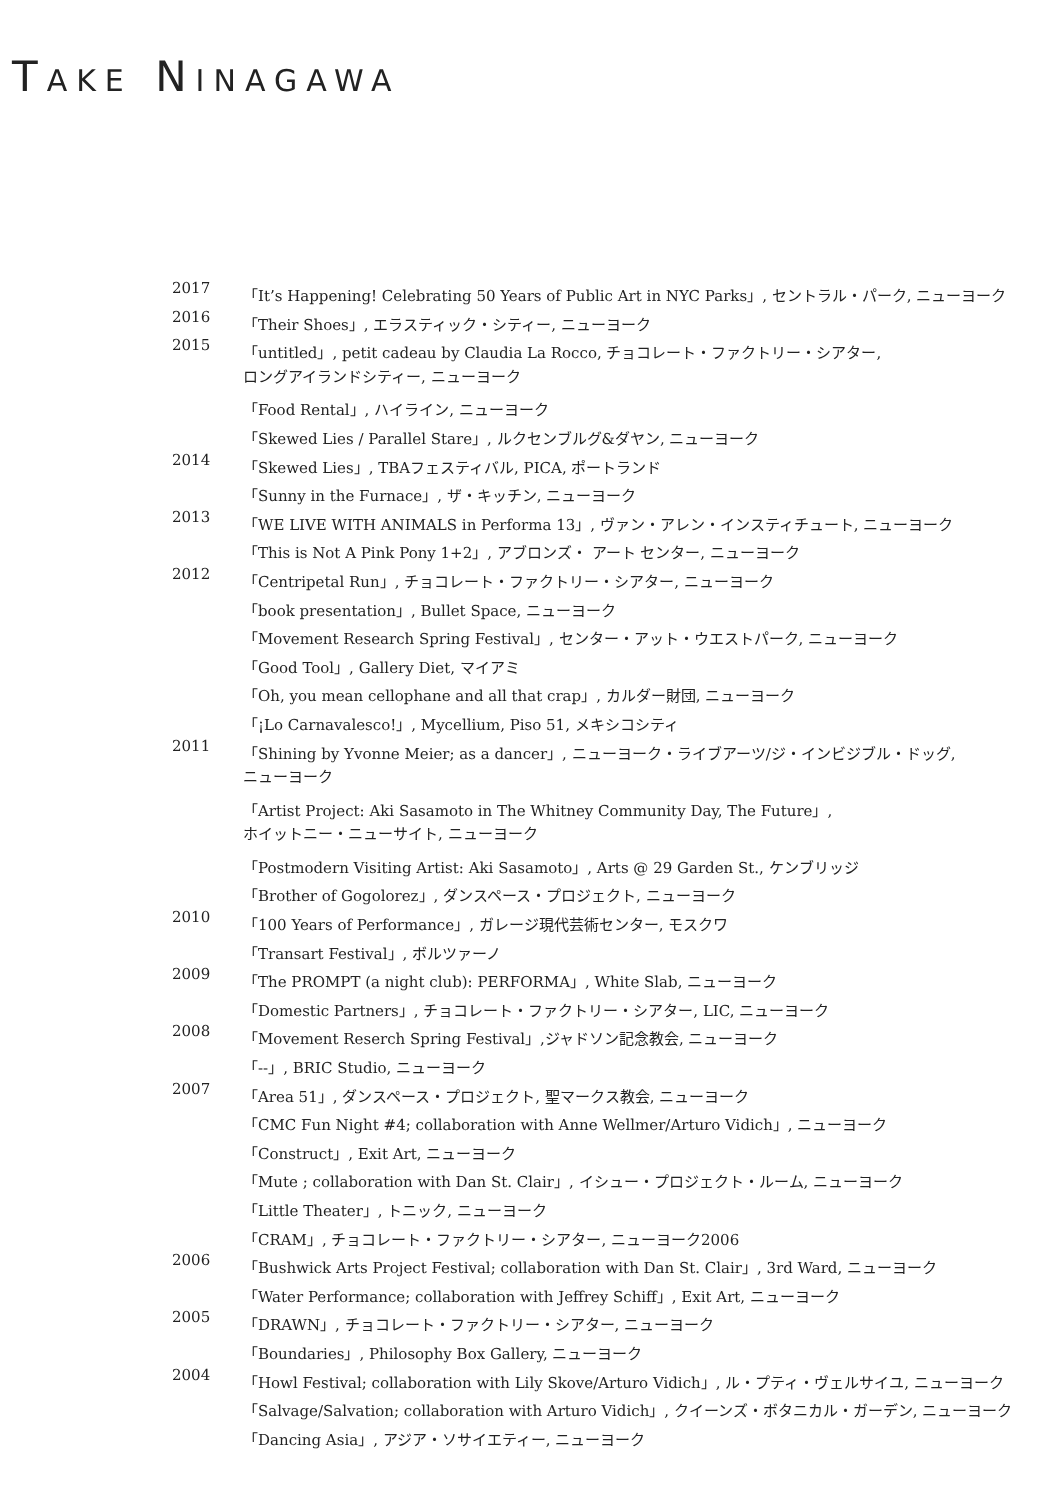TAKE NINAGAWA
| 2017 | 「It’s Happening! Celebrating 50 Years of Public Art in NYC Parks」, セントラル・パーク, ニューヨーク |
| 2016 | 「Their Shoes」, エラスティック・シティー, ニューヨーク |
| 2015 | 「untitled」, petit cadeau by Claudia La Rocco, チョコレート・ファクトリー・シアター, |
| | ロングアイランドシティー, ニューヨーク |
| | 「Food Rental」, ハイライン, ニューヨーク |
| | 「Skewed Lies / Parallel Stare」, ルクセンブルグ&ダヤン, ニューヨーク |
| 2014 | 「Skewed Lies」, TBAフェスティバル, PICA, ポートランド |
| | 「Sunny in the Furnace」, ザ・キッチン, ニューヨーク |
| 2013 | 「WE LIVE WITH ANIMALS in Performa 13」, ヴァン・アレン・インスティチュート, ニューヨーク |
| | 「This is Not A Pink Pony 1+2」, アブロンズ・ アート センター, ニューヨーク |
| 2012 | 「Centripetal Run」, チョコレート・ファクトリー・シアター, ニューヨーク |
| | 「book presentation」, Bullet Space, ニューヨーク |
| | 「Movement Research Spring Festival」, センター・アット・ウエストパーク, ニューヨーク |
| | 「Good Tool」, Gallery Diet, マイアミ |
| | 「Oh, you mean cellophane and all that crap」, カルダー財団, ニューヨーク |
| | 「¡Lo Carnavalesco!」, Mycellium, Piso 51, メキシコシティ |
| 2011 | 「Shining by Yvonne Meier; as a dancer」, ニューヨーク・ライブアーツ/ジ・インビジブル・ドッグ, |
| | ニューヨーク |
| | 「Artist Project: Aki Sasamoto in The Whitney Community Day, The Future」, |
| | ホイットニー・ニューサイト, ニューヨーク |
| | 「Postmodern Visiting Artist: Aki Sasamoto」, Arts @ 29 Garden St., ケンブリッジ |
| | 「Brother of Gogolorez」, ダンスペース・プロジェクト, ニューヨーク |
| 2010 | 「100 Years of Performance」, ガレージ現代芸術センター, モスクワ |
| | 「Transart Festival」, ボルツァーノ |
| 2009 | 「The PROMPT (a night club): PERFORMA」, White Slab, ニューヨーク |
| | 「Domestic Partners」, チョコレート・ファクトリー・シアター, LIC, ニューヨーク |
| 2008 | 「Movement Reserch Spring Festival」,ジャドソン記念教会, ニューヨーク |
| | 「--」, BRIC Studio, ニューヨーク |
| 2007 | 「Area 51」, ダンスペース・プロジェクト, 聖マークス教会, ニューヨーク |
| | 「CMC Fun Night #4; collaboration with Anne Wellmer/Arturo Vidich」, ニューヨーク |
| | 「Construct」, Exit Art, ニューヨーク |
| | 「Mute ; collaboration with Dan St. Clair」, イシュー・プロジェクト・ルーム, ニューヨーク |
| | 「Little Theater」, トニック, ニューヨーク |
| | 「CRAM」, チョコレート・ファクトリー・シアター, ニューヨーク2006 |
| 2006 | 「Bushwick Arts Project Festival; collaboration with Dan St. Clair」, 3rd Ward, ニューヨーク |
| | 「Water Performance; collaboration with Jeffrey Schiff」, Exit Art, ニューヨーク |
| 2005 | 「DRAWN」, チョコレート・ファクトリー・シアター, ニューヨーク |
| | 「Boundaries」, Philosophy Box Gallery, ニューヨーク |
| 2004 | 「Howl Festival; collaboration with Lily Skove/Arturo Vidich」, ル・プティ・ヴェルサイユ, ニューヨーク |
| | 「Salvage/Salvation; collaboration with Arturo Vidich」, クイーンズ・ボタニカル・ガーデン, ニューヨーク |
| | 「Dancing Asia」, アジア・ソサイエティー, ニューヨーク |